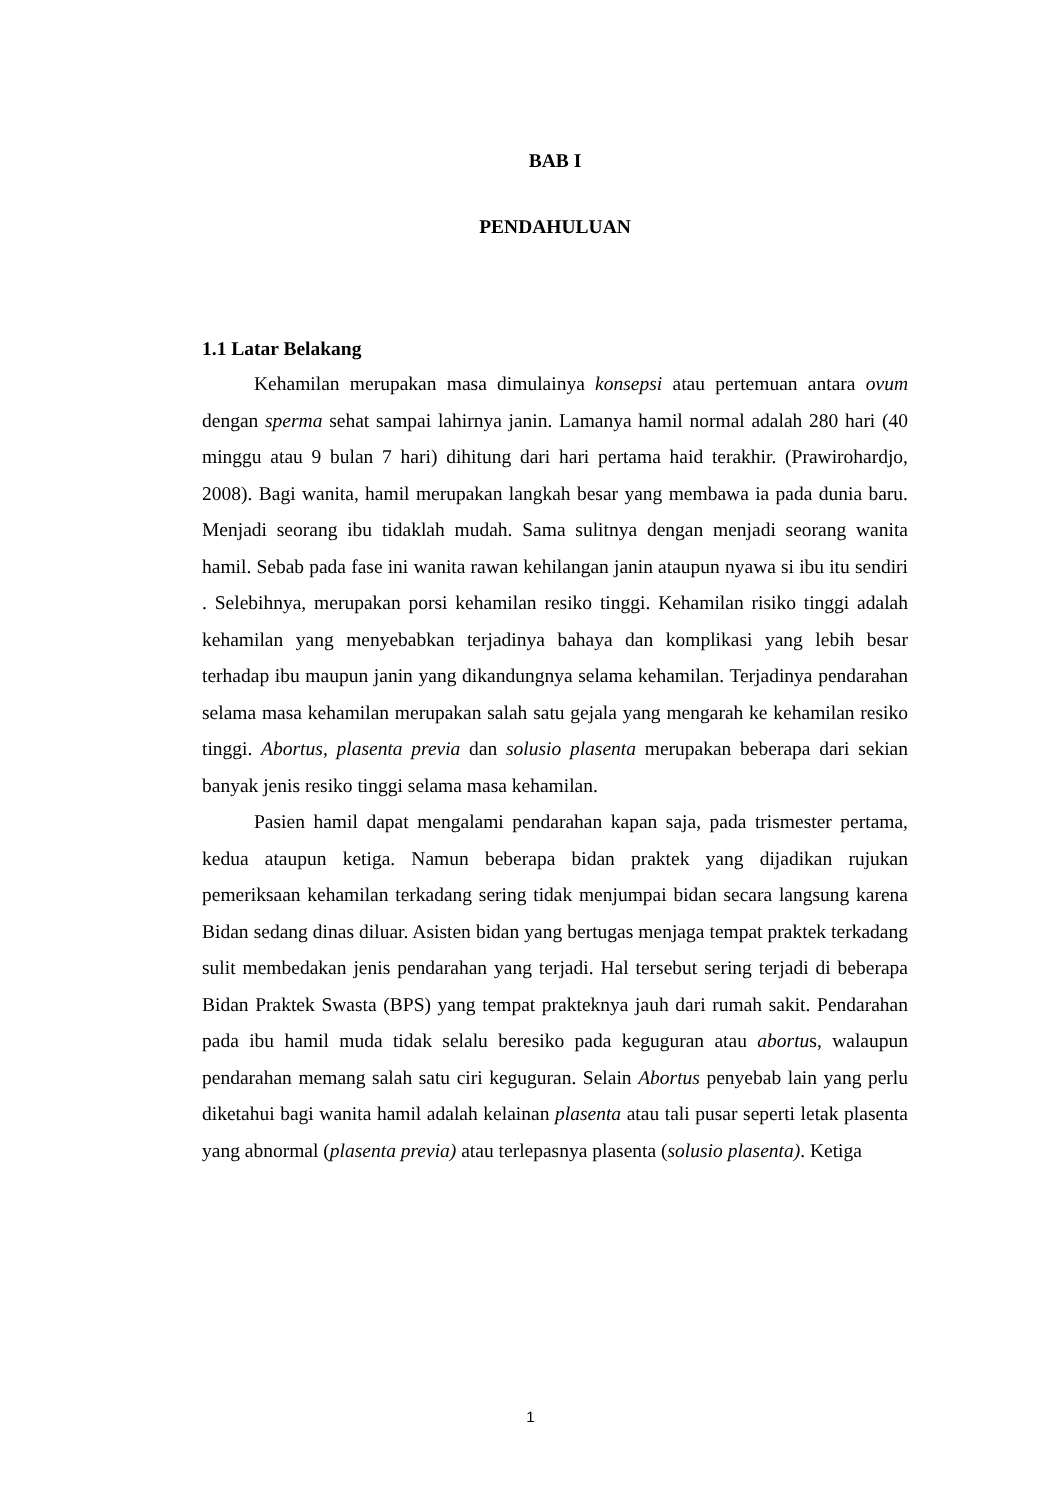BAB I
PENDAHULUAN
1.1 Latar Belakang
Kehamilan merupakan masa dimulainya konsepsi atau pertemuan antara ovum dengan sperma sehat sampai lahirnya janin. Lamanya hamil normal adalah 280 hari (40 minggu atau 9 bulan 7 hari) dihitung dari hari pertama haid terakhir. (Prawirohardjo, 2008). Bagi wanita, hamil merupakan langkah besar yang membawa ia pada dunia baru. Menjadi seorang ibu tidaklah mudah. Sama sulitnya dengan menjadi seorang wanita hamil. Sebab pada fase ini wanita rawan kehilangan janin ataupun nyawa si ibu itu sendiri . Selebihnya, merupakan porsi kehamilan resiko tinggi. Kehamilan risiko tinggi adalah kehamilan yang menyebabkan terjadinya bahaya dan komplikasi yang lebih besar terhadap ibu maupun janin yang dikandungnya selama kehamilan. Terjadinya pendarahan selama masa kehamilan merupakan salah satu gejala yang mengarah ke kehamilan resiko tinggi. Abortus, plasenta previa dan solusio plasenta merupakan beberapa dari sekian banyak jenis resiko tinggi selama masa kehamilan.
Pasien hamil dapat mengalami pendarahan kapan saja, pada trismester pertama, kedua ataupun ketiga. Namun beberapa bidan praktek yang dijadikan rujukan pemeriksaan kehamilan terkadang sering tidak menjumpai bidan secara langsung karena Bidan sedang dinas diluar. Asisten bidan yang bertugas menjaga tempat praktek terkadang sulit membedakan jenis pendarahan yang terjadi. Hal tersebut sering terjadi di beberapa Bidan Praktek Swasta (BPS) yang tempat prakteknya jauh dari rumah sakit. Pendarahan pada ibu hamil muda tidak selalu beresiko pada keguguran atau abortus, walaupun pendarahan memang salah satu ciri keguguran. Selain Abortus penyebab lain yang perlu diketahui bagi wanita hamil adalah kelainan plasenta atau tali pusar seperti letak plasenta yang abnormal (plasenta previa) atau terlepasnya plasenta (solusio plasenta). Ketiga
1